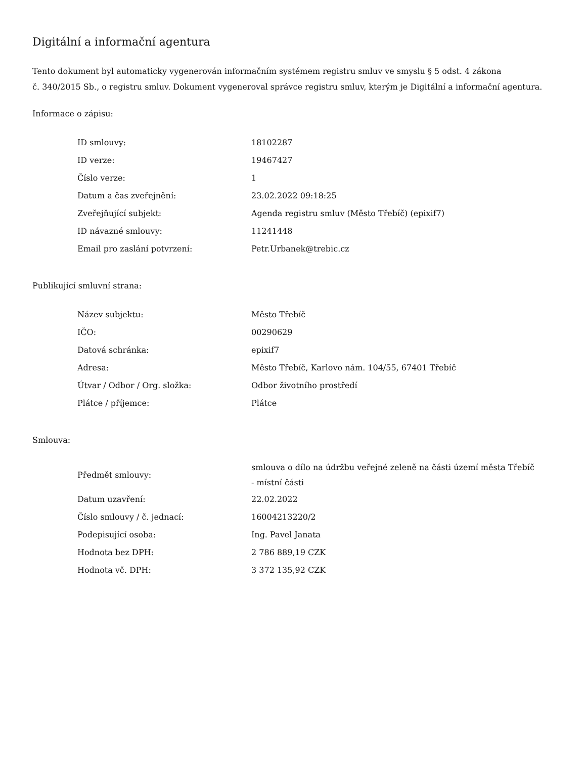Digitální a informační agentura
Tento dokument byl automaticky vygenerován informačním systémem registru smluv ve smyslu § 5 odst. 4 zákona
č. 340/2015 Sb., o registru smluv. Dokument vygeneroval správce registru smluv, kterým je Digitální a informační agentura.
Informace o zápisu:
| ID smlouvy: | 18102287 |
| ID verze: | 19467427 |
| Číslo verze: | 1 |
| Datum a čas zveřejnění: | 23.02.2022 09:18:25 |
| Zveřejňující subjekt: | Agenda registru smluv (Město Třebíč) (epixif7) |
| ID návazné smlouvy: | 11241448 |
| Email pro zaslání potvrzení: | Petr.Urbanek@trebic.cz |
Publikující smluvní strana:
| Název subjektu: | Město Třebíč |
| IČO: | 00290629 |
| Datová schránka: | epixif7 |
| Adresa: | Město Třebíč, Karlovo nám. 104/55, 67401 Třebíč |
| Útvar / Odbor / Org. složka: | Odbor životního prostředí |
| Plátce / příjemce: | Plátce |
Smlouva:
| Předmět smlouvy: | smlouva o dílo na údržbu veřejné zeleně na části území města Třebíč - místní části |
| Datum uzavření: | 22.02.2022 |
| Číslo smlouvy / č. jednací: | 16004213220/2 |
| Podepisující osoba: | Ing. Pavel Janata |
| Hodnota bez DPH: | 2 786 889,19 CZK |
| Hodnota vč. DPH: | 3 372 135,92 CZK |